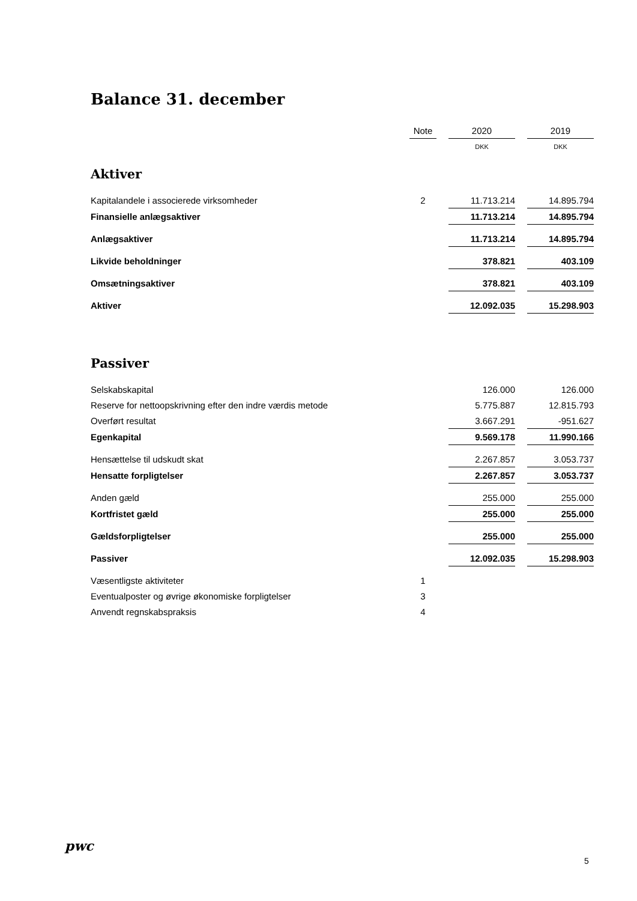Balance 31. december
| | Note | | 2020 | | 2019 |
| --- | --- | --- | --- | --- | --- |
| | | | DKK | | DKK |
| Aktiver | | | | | |
| Kapitalandele i associerede virksomheder | 2 | | 11.713.214 | | 14.895.794 |
| Finansielle anlægsaktiver | | | 11.713.214 | | 14.895.794 |
| Anlægsaktiver | | | 11.713.214 | | 14.895.794 |
| Likvide beholdninger | | | 378.821 | | 403.109 |
| Omsætningsaktiver | | | 378.821 | | 403.109 |
| Aktiver | | | 12.092.035 | | 15.298.903 |
| Passiver | | | | | |
| Selskabskapital | | | 126.000 | | 126.000 |
| Reserve for nettoopskrivning efter den indre værdis metode | | | 5.775.887 | | 12.815.793 |
| Overført resultat | | | 3.667.291 | | -951.627 |
| Egenkapital | | | 9.569.178 | | 11.990.166 |
| Hensættelse til udskudt skat | | | 2.267.857 | | 3.053.737 |
| Hensatte forpligtelser | | | 2.267.857 | | 3.053.737 |
| Anden gæld | | | 255.000 | | 255.000 |
| Kortfristet gæld | | | 255.000 | | 255.000 |
| Gældsforpligtelser | | | 255.000 | | 255.000 |
| Passiver | | | 12.092.035 | | 15.298.903 |
| Væsentligste aktiviteter | 1 | | | | |
| Eventualposter og øvrige økonomiske forpligtelser | 3 | | | | |
| Anvendt regnskabspraksis | 4 | | | | |
pwc
5